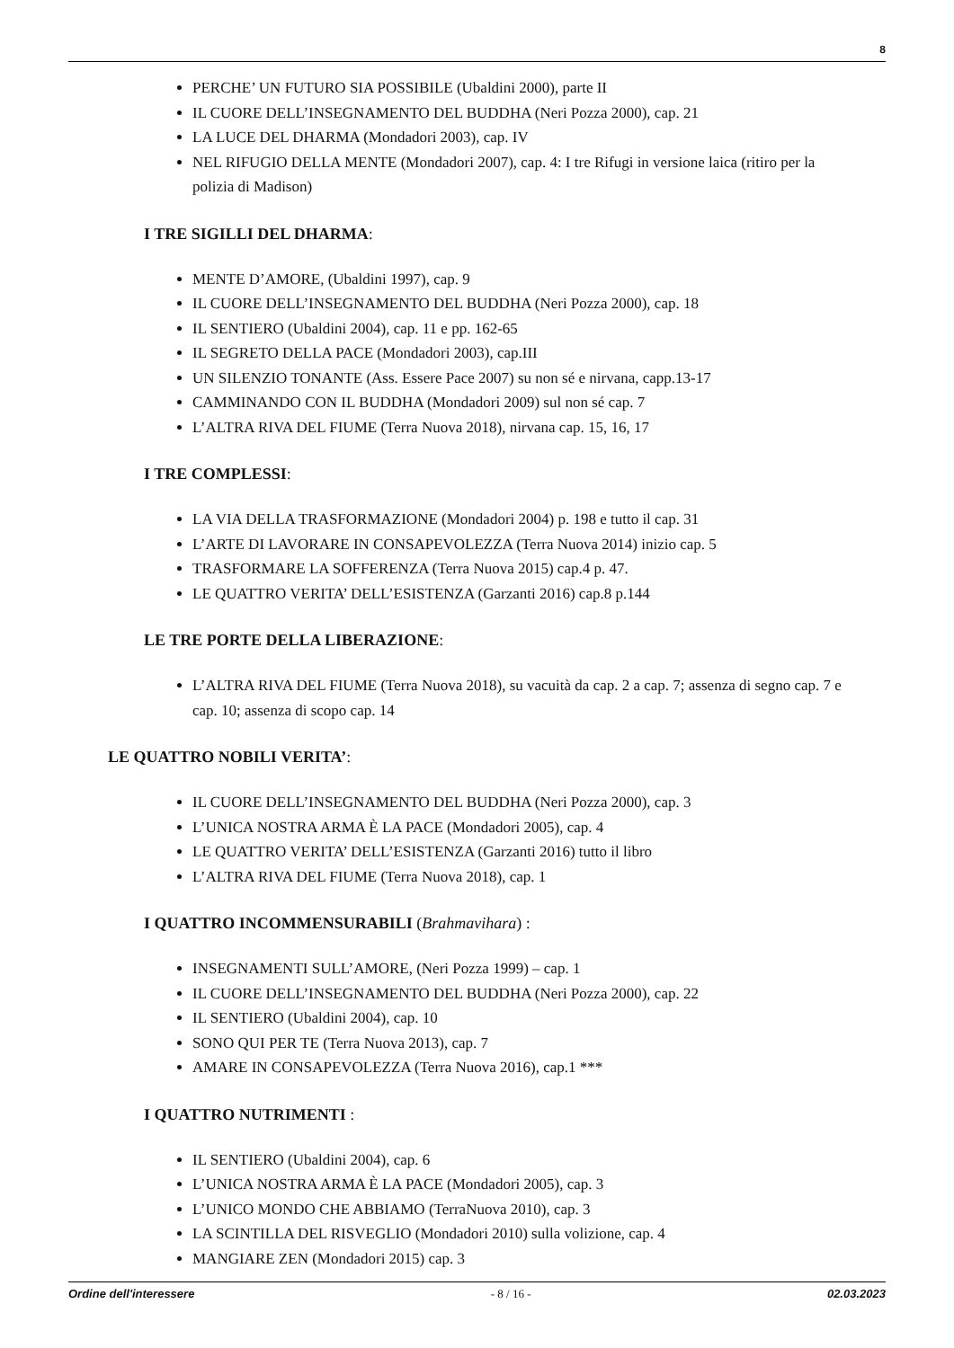8
PERCHE’ UN FUTURO SIA POSSIBILE (Ubaldini 2000), parte II
IL CUORE DELL’INSEGNAMENTO DEL BUDDHA (Neri Pozza 2000), cap. 21
LA LUCE DEL DHARMA (Mondadori 2003), cap. IV
NEL RIFUGIO DELLA MENTE (Mondadori 2007), cap. 4: I tre Rifugi in versione laica (ritiro per la polizia di Madison)
I TRE SIGILLI DEL DHARMA:
MENTE D’AMORE, (Ubaldini 1997), cap. 9
IL CUORE DELL’INSEGNAMENTO DEL BUDDHA (Neri Pozza 2000), cap. 18
IL SENTIERO (Ubaldini 2004), cap. 11 e pp. 162-65
IL SEGRETO DELLA PACE (Mondadori 2003), cap.III
UN SILENZIO TONANTE (Ass. Essere Pace 2007) su non sé e nirvana, capp.13-17
CAMMINANDO CON IL BUDDHA (Mondadori 2009) sul non sé cap. 7
L’ALTRA RIVA DEL FIUME (Terra Nuova 2018), nirvana cap. 15, 16, 17
I TRE COMPLESSI:
LA VIA DELLA TRASFORMAZIONE (Mondadori 2004) p. 198 e tutto il cap. 31
L’ARTE DI LAVORARE IN CONSAPEVOLEZZA (Terra Nuova 2014) inizio cap. 5
TRASFORMARE LA SOFFERENZA (Terra Nuova 2015) cap.4 p. 47.
LE QUATTRO VERITA’ DELL’ESISTENZA (Garzanti 2016) cap.8 p.144
LE TRE PORTE DELLA LIBERAZIONE:
L’ALTRA RIVA DEL FIUME (Terra Nuova 2018), su vacuità da cap. 2 a cap. 7; assenza di segno cap. 7 e cap. 10; assenza di scopo cap. 14
LE QUATTRO NOBILI VERITA’:
IL CUORE DELL’INSEGNAMENTO DEL BUDDHA (Neri Pozza 2000), cap. 3
L’UNICA NOSTRA ARMA È LA PACE (Mondadori 2005), cap. 4
LE QUATTRO VERITA’ DELL’ESISTENZA (Garzanti 2016) tutto il libro
L’ALTRA RIVA DEL FIUME (Terra Nuova 2018), cap. 1
I QUATTRO INCOMMENSURABILI (Brahmavihara) :
INSEGNAMENTI SULL’AMORE, (Neri Pozza 1999) – cap. 1
IL CUORE DELL’INSEGNAMENTO DEL BUDDHA (Neri Pozza 2000), cap. 22
IL SENTIERO (Ubaldini 2004), cap. 10
SONO QUI PER TE (Terra Nuova 2013), cap. 7
AMARE IN CONSAPEVOLEZZA (Terra Nuova 2016), cap.1 ***
I QUATTRO NUTRIMENTI :
IL SENTIERO (Ubaldini 2004), cap. 6
L’UNICA NOSTRA ARMA È LA PACE (Mondadori 2005), cap. 3
L’UNICO MONDO CHE ABBIAMO (TerraNuova 2010), cap. 3
LA SCINTILLA DEL RISVEGLIO (Mondadori 2010) sulla volizione, cap. 4
MANGIARE ZEN (Mondadori 2015) cap. 3
Ordine dell'interessere - 8 / 16 - 02.03.2023